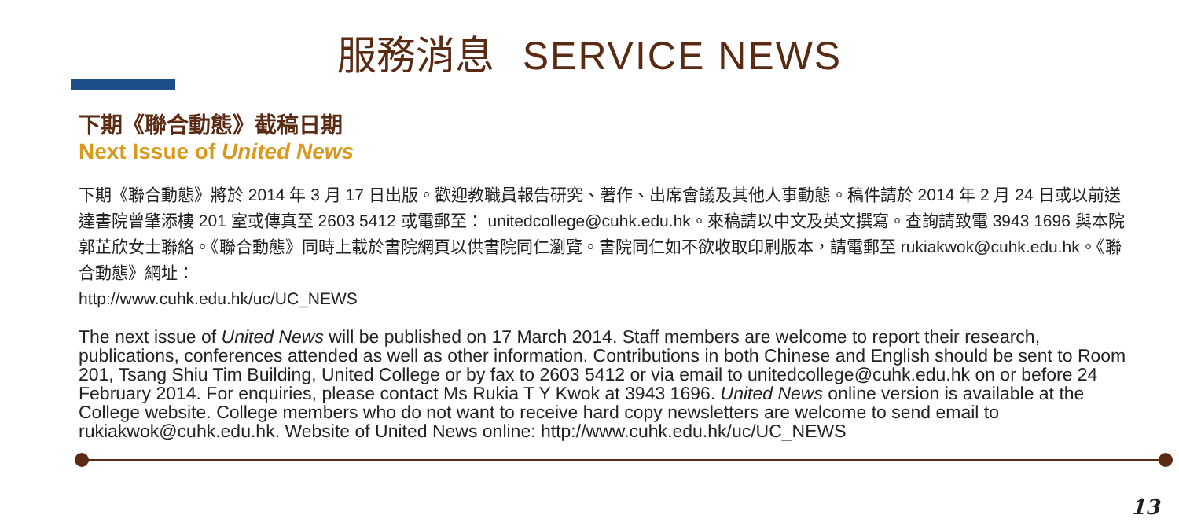服務消息 SERVICE NEWS
下期《聯合動態》截稿日期
Next Issue of United News
下期《聯合動態》將於 2014 年 3 月 17 日出版。歡迎教職員報告研究、著作、出席會議及其他人事動態。稿件請於 2014 年 2 月 24 日或以前送達書院曾肇添樓 201 室或傳真至 2603 5412 或電郵至： unitedcollege@cuhk.edu.hk。來稿請以中文及英文撰寫。查詢請致電 3943 1696 與本院郭芷欣女士聯絡。《聯合動態》同時上載於書院網頁以供書院同仁瀏覽。書院同仁如不欲收取印刷版本，請電郵至 rukiakwok@cuhk.edu.hk。《聯合動態》網址：
http://www.cuhk.edu.hk/uc/UC_NEWS
The next issue of United News will be published on 17 March 2014. Staff members are welcome to report their research, publications, conferences attended as well as other information. Contributions in both Chinese and English should be sent to Room 201, Tsang Shiu Tim Building, United College or by fax to 2603 5412 or via email to unitedcollege@cuhk.edu.hk on or before 24 February 2014. For enquiries, please contact Ms Rukia T Y Kwok at 3943 1696. United News online version is available at the College website. College members who do not want to receive hard copy newsletters are welcome to send email to rukiakwok@cuhk.edu.hk. Website of United News online: http://www.cuhk.edu.hk/uc/UC_NEWS
13